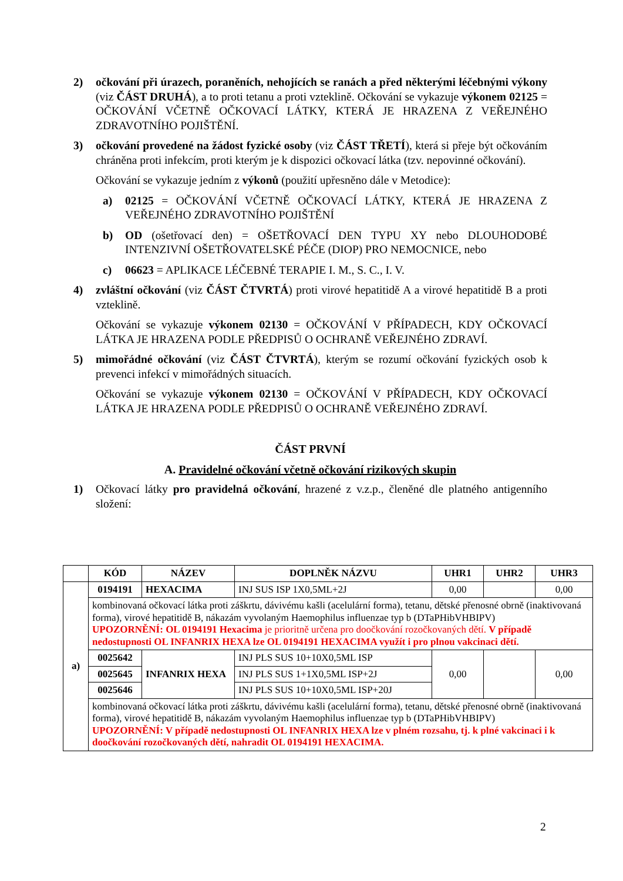2) očkování při úrazech, poraněních, nehojících se ranách a před některými léčebnými výkony (viz ČÁST DRUHÁ), a to proti tetanu a proti vzteklině. Očkování se vykazuje výkonem 02125 = OČKOVÁNÍ VČETNĚ OČKOVACÍ LÁTKY, KTERÁ JE HRAZENA Z VEŘEJNÉHO ZDRAVOTNÍHO POJIŠTĚNÍ.
3) očkování provedené na žádost fyzické osoby (viz ČÁST TŘETÍ), která si přeje být očkováním chráněna proti infekcím, proti kterým je k dispozici očkovací látka (tzv. nepovinné očkování).
Očkování se vykazuje jedním z výkonů (použití upřesněno dále v Metodice):
a) 02125 = OČKOVÁNÍ VČETNĚ OČKOVACÍ LÁTKY, KTERÁ JE HRAZENA Z VEŘEJNÉHO ZDRAVOTNÍHO POJIŠTĚNÍ
b) OD (ošetřovací den) = OŠETŘOVACÍ DEN TYPU XY nebo DLOUHODOBÉ INTENZIVNÍ OŠETŘOVATELSKÉ PÉČE (DIOP) PRO NEMOCNICE, nebo
c) 06623 = APLIKACE LÉČEBNÉ TERAPIE I. M., S. C., I. V.
4) zvláštní očkování (viz ČÁST ČTVRTÁ) proti virové hepatitidě A a virové hepatitidě B a proti vzteklině.
Očkování se vykazuje výkonem 02130 = OČKOVÁNÍ V PŘÍPADECH, KDY OČKOVACÍ LÁTKA JE HRAZENA PODLE PŘEDPISŮ O OCHRANĚ VEŘEJNÉHO ZDRAVÍ.
5) mimořádné očkování (viz ČÁST ČTVRTÁ), kterým se rozumí očkování fyzických osob k prevenci infekcí v mimořádných situacích.
Očkování se vykazuje výkonem 02130 = OČKOVÁNÍ V PŘÍPADECH, KDY OČKOVACÍ LÁTKA JE HRAZENA PODLE PŘEDPISŮ O OCHRANĚ VEŘEJNÉHO ZDRAVÍ.
ČÁST PRVNÍ
A. Pravidelné očkování včetně očkování rizikových skupin
1) Očkovací látky pro pravidelná očkování, hrazené z v.z.p., členěné dle platného antigenního složení:
| | KÓD | NÁZEV | DOPLNĚK NÁZVU | UHR1 | UHR2 | UHR3 |
| --- | --- | --- | --- | --- | --- | --- |
| a) | 0194191 | HEXACIMA | INJ SUS ISP 1X0,5ML+2J | 0,00 | | 0,00 |
| | kombinovaná očkovací látka proti záškrtu, dávivému kašli (acelulární forma), tetanu, dětské přenosné obrně (inaktivovaná forma), virové hepatitidě B, nákazám vyvolaným Haemophilus influenzae typ b (DTaPHibVHBIPV) UPOZORNĚNÍ: OL 0194191 Hexacima je prioritně určena pro doočkování rozočkovaných dětí. V případě nedostupnosti OL INFANRIX HEXA lze OL 0194191 HEXACIMA využít i pro plnou vakcinaci dětí. | | | | | |
| | 0025642 | INFANRIX HEXA | INJ PLS SUS 10+10X0,5ML ISP | 0,00 | | 0,00 |
| | 0025645 | | INJ PLS SUS 1+1X0,5ML ISP+2J | | | |
| | 0025646 | | INJ PLS SUS 10+10X0,5ML ISP+20J | | | |
| | kombinovaná očkovací látka proti záškrtu, dávivému kašli (acelulární forma), tetanu, dětské přenosné obrně (inaktivovaná forma), virové hepatitidě B, nákazám vyvolaným Haemophilus influenzae typ b (DTaPHibVHBIPV) UPOZORNĚNÍ: V případě nedostupnosti OL INFANRIX HEXA lze v plném rozsahu, tj. k plné vakcinaci i k doočkování rozočkovaných dětí, nahradit OL 0194191 HEXACIMA. | | | | | |
2